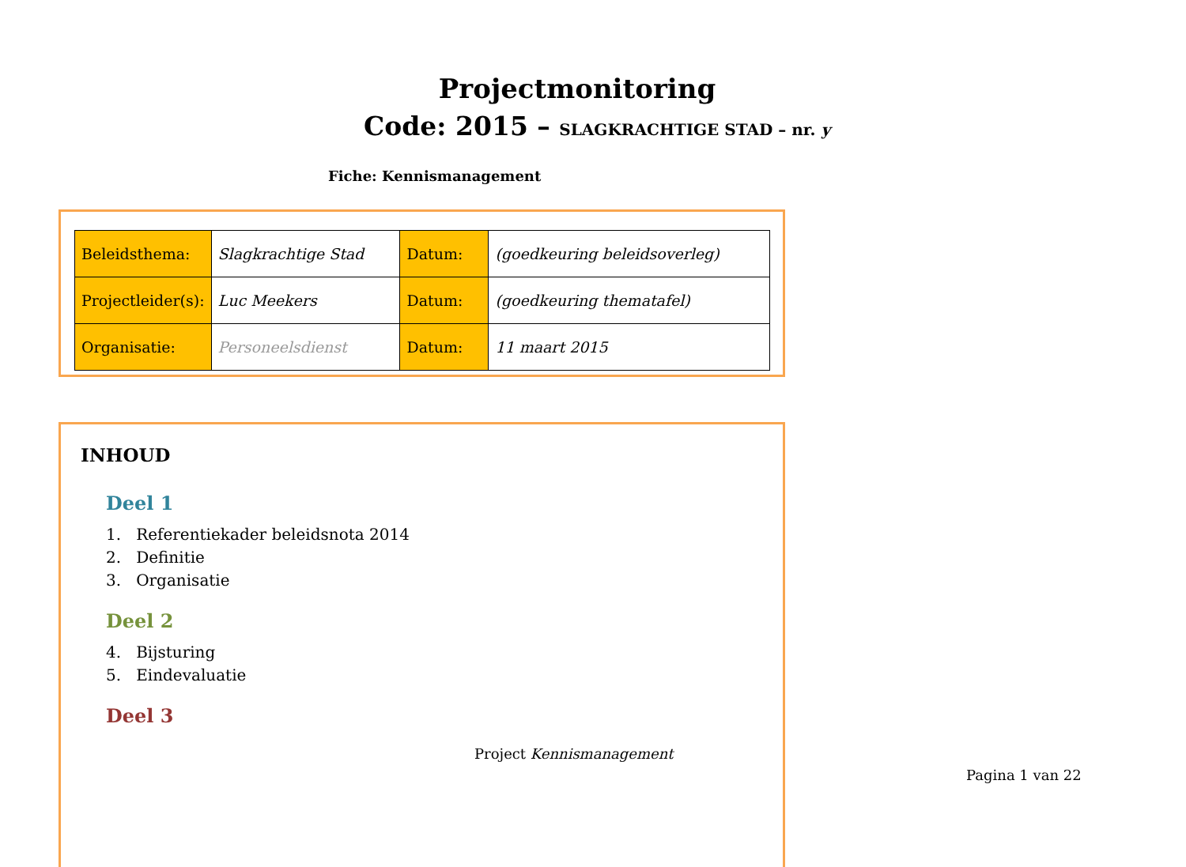Projectmonitoring
Code: 2015 – SLAGKRACHTIGE STAD – nr. y
Fiche: Kennismanagement
| Beleidsthema: | Slagkrachtige Stad | Datum: | (goedkeuring beleidsoverleg) |
| Projectleider(s): | Luc Meekers | Datum: | (goedkeuring thematafel) |
| Organisatie: | Personeelsdienst | Datum: | 11 maart 2015 |
INHOUD
Deel 1
1. Referentiekader beleidsnota 2014
2. Definitie
3. Organisatie
Deel 2
4. Bijsturing
5. Eindevaluatie
Deel 3
Project Kennismanagement
Pagina 1 van 22